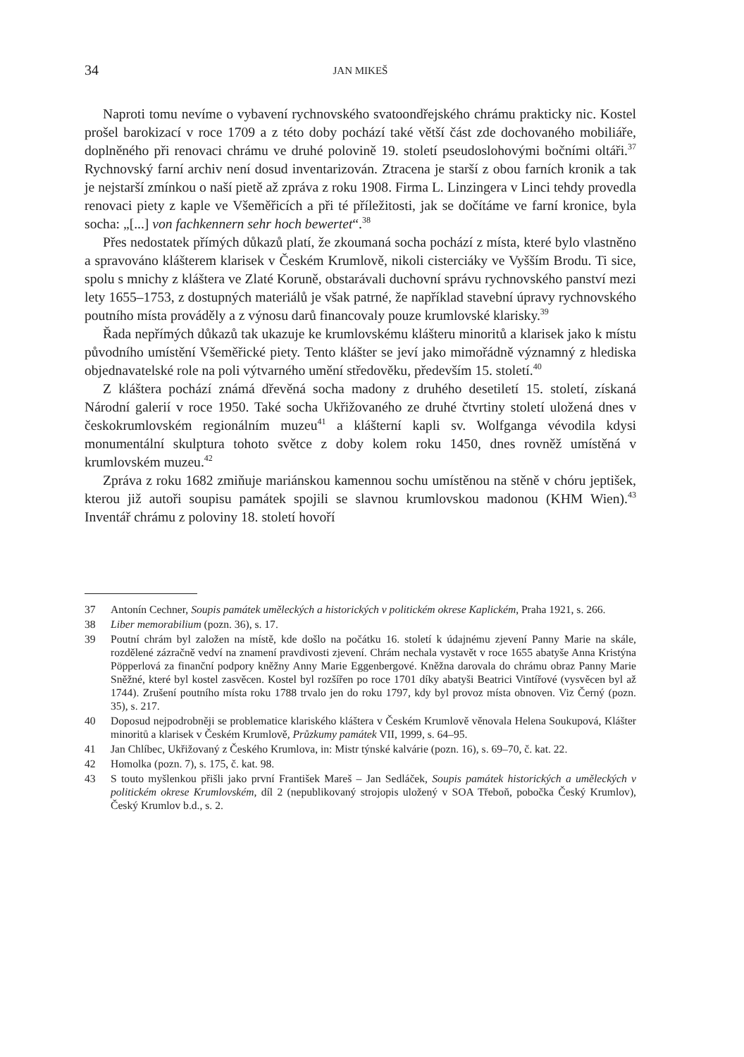34 JAN MIKEŠ
Naproti tomu nevíme o vybavení rychnovského svatoondřejského chrámu prakticky nic. Kostel prošel barokizací v roce 1709 a z této doby pochází také větší část zde dochovaného mobiliáře, doplněného při renovaci chrámu ve druhé polovině 19. století pseudoslohovými bočními oltáři.<sup>37</sup> Rychnovský farní archiv není dosud inventarizován. Ztracena je starší z obou farních kronik a tak je nejstarší zmínkou o naší pietě až zpráva z roku 1908. Firma L. Linzingera v Linci tehdy provedla renovaci piety z kaple ve Všeměřicích a při té příležitosti, jak se dočítáme ve farní kronice, byla socha: „[...] von fachkennern sehr hoch bewertet“.<sup>38</sup>
Přes nedostatek přímých důkazů platí, že zkoumaná socha pochází z místa, které bylo vlastněno a spravováno klášterem klarisek v Českém Krumlově, nikoli cisterciáky ve Vyšším Brodu. Ti sice, spolu s mnichy z kláštera ve Zlaté Koruně, obstarávali duchovní správu rychnovského panství mezi lety 1655–1753, z dostupných materiálů je však patrné, že například stavební úpravy rychnovského poutního místa prováděly a z výnosu darů financovaly pouze krumlovské klarisky.<sup>39</sup>
Řada nepřímých důkazů tak ukazuje ke krumlovskému klášteru minoritů a klarisek jako k místu původního umístění Všeměřické piety. Tento klášter se jeví jako mimořádně významný z hlediska objednavatelské role na poli výtvarného umění středověku, především 15. století.<sup>40</sup>
Z kláštera pochází známá dřevěná socha madony z druhého desetiletí 15. století, získaná Národní galerií v roce 1950. Také socha Ukřižovaného ze druhé čtvrtiny století uložená dnes v českokrumlovském regionálním muzeu<sup>41</sup> a klášterní kapli sv. Wolfganga vévodila kdysi monumentální skulptura tohoto světce z doby kolem roku 1450, dnes rovněž umístěná v krumlovském muzeu.<sup>42</sup>
Zpráva z roku 1682 zmiňuje mariánskou kamennou sochu umístěnou na stěně v chóru jeptišek, kterou již autoři soupisu památek spojili se slavnou krumlovskou madonou (KHM Wien).<sup>43</sup> Inventář chrámu z poloviny 18. století hovoří
37 Antonín Cechner, Soupis památek uměleckých a historických v politickém okrese Kaplickém, Praha 1921, s. 266.
38 Liber memorabilium (pozn. 36), s. 17.
39 Poutní chrám byl založen na místě, kde došlo na počátku 16. století k údajnému zjevení Panny Marie na skále, rozdělené zázračně vedví na znamení pravdivosti zjevení. Chrám nechala vystavět v roce 1655 abatyše Anna Kristýna Pöpperlová za finanční podpory kněžny Anny Marie Eggenbergové. Kněžna darovala do chrámu obraz Panny Marie Sněžné, které byl kostel zasvěcen. Kostel byl rozšířen po roce 1701 díky abatyši Beatrici Vintířové (vysvěcen byl až 1744). Zrušení poutního místa roku 1788 trvalo jen do roku 1797, kdy byl provoz místa obnoven. Viz Černý (pozn. 35), s. 217.
40 Doposud nejpodrobněji se problematice klariského kláštera v Českém Krumlově věnovala Helena Soukupová, Klášter minoritů a klarisek v Českém Krumlově, Průzkumy památek VII, 1999, s. 64–95.
41 Jan Chlíbec, Ukřižovaný z Českého Krumlova, in: Mistr týnské kalvárie (pozn. 16), s. 69–70, č. kat. 22.
42 Homolka (pozn. 7), s. 175, č. kat. 98.
43 S touto myšlenkou přišli jako první František Mareš – Jan Sedláček, Soupis památek historických a uměleckých v politickém okrese Krumlovském, díl 2 (nepublikovaný strojopis uložený v SOA Třeboň, pobočka Český Krumlov), Český Krumlov b.d., s. 2.